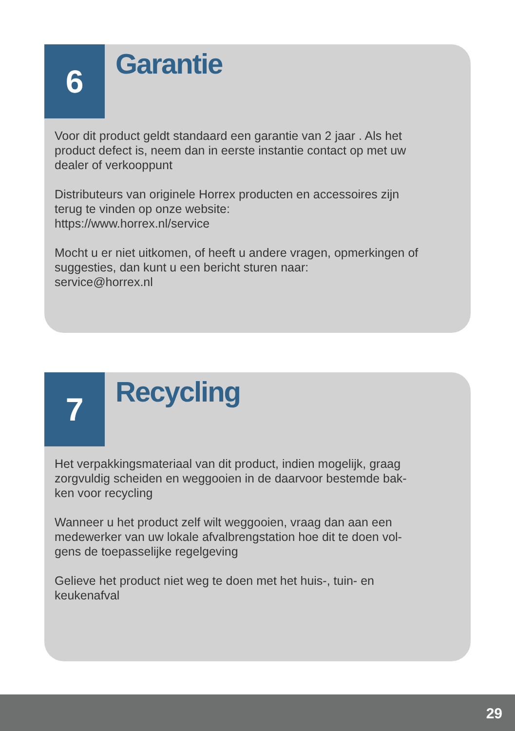6
Garantie
Voor dit product geldt standaard een garantie van 2 jaar . Als het
product defect is, neem dan in eerste instantie contact op met uw
dealer of verkooppunt
Distributeurs van originele Horrex producten en accessoires zijn
terug te vinden op onze website:
https://www.horrex.nl/service
Mocht u er niet uitkomen, of heeft u andere vragen, opmerkingen of
suggesties, dan kunt u een bericht sturen naar:
service@horrex.nl
7
Recycling
Het verpakkingsmateriaal van dit product, indien mogelijk, graag
zorgvuldig scheiden en weggooien in de daarvoor bestemde bak-
ken voor recycling
Wanneer u het product zelf wilt weggooien, vraag dan aan een
medewerker van uw lokale afvalbrengstation hoe dit te doen vol-
gens de toepasselijke regelgeving
Gelieve het product niet weg te doen met het huis-, tuin- en
keukenafval
29